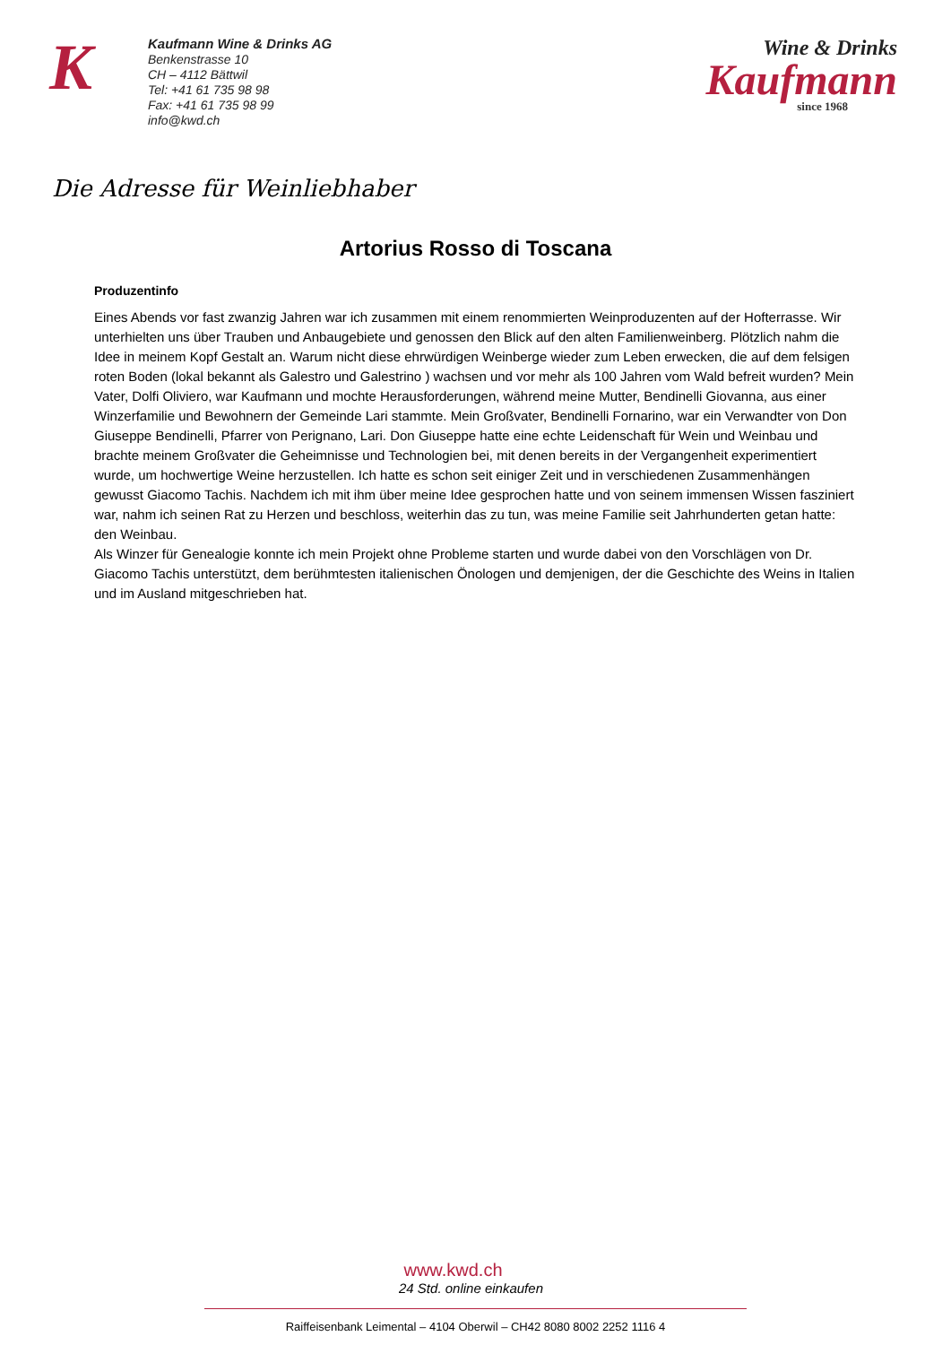K
Kaufmann Wine & Drinks AG
Benkenstrasse 10
CH – 4112 Bättwil
Tel: +41 61 735 98 98
Fax: +41 61 735 98 99
info@kwd.ch
Wine & Drinks
Kaufmann
since 1968
Die Adresse für Weinliebhaber
Artorius Rosso di Toscana
Produzentinfo
Eines Abends vor fast zwanzig Jahren war ich zusammen mit einem renommierten Weinproduzenten auf der Hofterrasse. Wir unterhielten uns über Trauben und Anbaugebiete und genossen den Blick auf den alten Familienweinberg. Plötzlich nahm die Idee in meinem Kopf Gestalt an. Warum nicht diese ehrwürdigen Weinberge wieder zum Leben erwecken, die auf dem felsigen roten Boden (lokal bekannt als Galestro und Galestrino ) wachsen und vor mehr als 100 Jahren vom Wald befreit wurden? Mein Vater, Dolfi Oliviero, war Kaufmann und mochte Herausforderungen, während meine Mutter, Bendinelli Giovanna, aus einer Winzerfamilie und Bewohnern der Gemeinde Lari stammte. Mein Großvater, Bendinelli Fornarino, war ein Verwandter von Don Giuseppe Bendinelli, Pfarrer von Perignano, Lari. Don Giuseppe hatte eine echte Leidenschaft für Wein und Weinbau und brachte meinem Großvater die Geheimnisse und Technologien bei, mit denen bereits in der Vergangenheit experimentiert wurde, um hochwertige Weine herzustellen. Ich hatte es schon seit einiger Zeit und in verschiedenen Zusammenhängen gewusst Giacomo Tachis. Nachdem ich mit ihm über meine Idee gesprochen hatte und von seinem immensen Wissen fasziniert war, nahm ich seinen Rat zu Herzen und beschloss, weiterhin das zu tun, was meine Familie seit Jahrhunderten getan hatte: den Weinbau.
Als Winzer für Genealogie konnte ich mein Projekt ohne Probleme starten und wurde dabei von den Vorschlägen von Dr. Giacomo Tachis unterstützt, dem berühmtesten italienischen Önologen und demjenigen, der die Geschichte des Weins in Italien und im Ausland mitgeschrieben hat.
www.kwd.ch
24 Std. online einkaufen
Raiffeisenbank Leimental – 4104 Oberwil – CH42 8080 8002 2252 1116 4